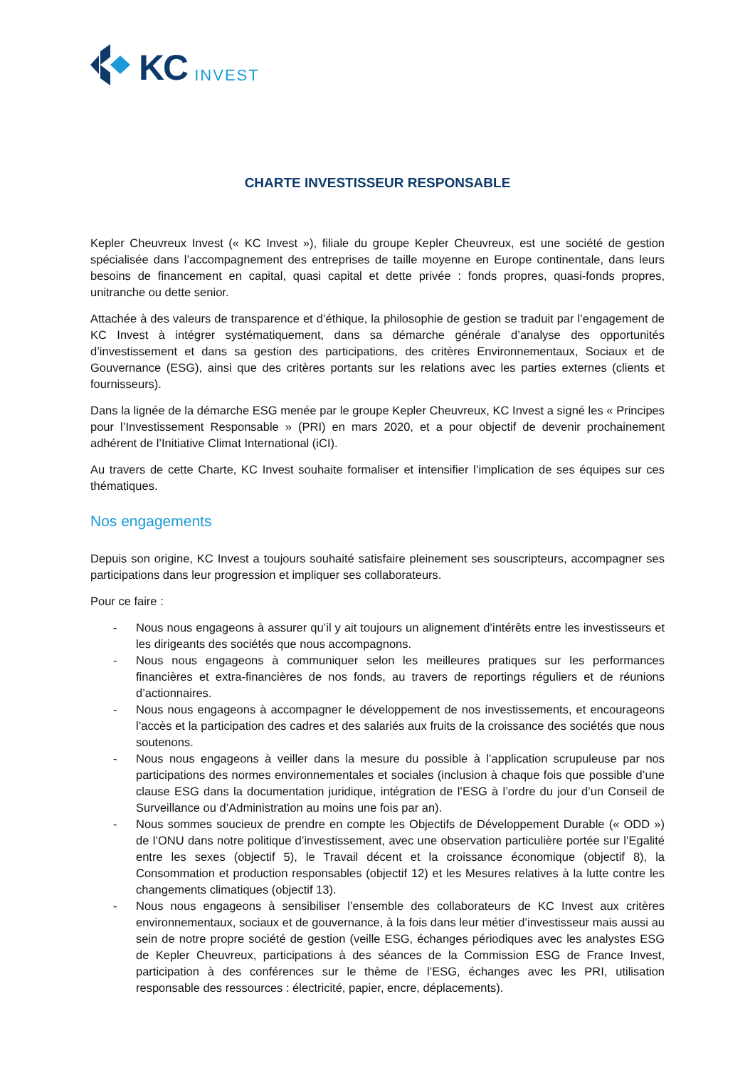KC INVEST
CHARTE INVESTISSEUR RESPONSABLE
Kepler Cheuvreux Invest (« KC Invest »), filiale du groupe Kepler Cheuvreux, est une société de gestion spécialisée dans l’accompagnement des entreprises de taille moyenne en Europe continentale, dans leurs besoins de financement en capital, quasi capital et dette privée : fonds propres, quasi-fonds propres, unitranche ou dette senior.
Attachée à des valeurs de transparence et d’éthique, la philosophie de gestion se traduit par l’engagement de KC Invest à intégrer systématiquement, dans sa démarche générale d’analyse des opportunités d’investissement et dans sa gestion des participations, des critères Environnementaux, Sociaux et de Gouvernance (ESG), ainsi que des critères portants sur les relations avec les parties externes (clients et fournisseurs).
Dans la lignée de la démarche ESG menée par le groupe Kepler Cheuvreux, KC Invest a signé les « Principes pour l’Investissement Responsable » (PRI) en mars 2020, et a pour objectif de devenir prochainement adhérent de l’Initiative Climat International (iCI).
Au travers de cette Charte, KC Invest souhaite formaliser et intensifier l’implication de ses équipes sur ces thématiques.
Nos engagements
Depuis son origine, KC Invest a toujours souhaité satisfaire pleinement ses souscripteurs, accompagner ses participations dans leur progression et impliquer ses collaborateurs.
Pour ce faire :
- Nous nous engageons à assurer qu’il y ait toujours un alignement d’intérêts entre les investisseurs et les dirigeants des sociétés que nous accompagnons.
- Nous nous engageons à communiquer selon les meilleures pratiques sur les performances financières et extra-financières de nos fonds, au travers de reportings réguliers et de réunions d’actionnaires.
- Nous nous engageons à accompagner le développement de nos investissements, et encourageons l’accès et la participation des cadres et des salariés aux fruits de la croissance des sociétés que nous soutenons.
- Nous nous engageons à veiller dans la mesure du possible à l’application scrupuleuse par nos participations des normes environnementales et sociales (inclusion à chaque fois que possible d’une clause ESG dans la documentation juridique, intégration de l’ESG à l’ordre du jour d’un Conseil de Surveillance ou d’Administration au moins une fois par an).
- Nous sommes soucieux de prendre en compte les Objectifs de Développement Durable (« ODD ») de l’ONU dans notre politique d’investissement, avec une observation particulière portée sur l’Egalité entre les sexes (objectif 5), le Travail décent et la croissance économique (objectif 8), la Consommation et production responsables (objectif 12) et les Mesures relatives à la lutte contre les changements climatiques (objectif 13).
- Nous nous engageons à sensibiliser l’ensemble des collaborateurs de KC Invest aux critères environnementaux, sociaux et de gouvernance, à la fois dans leur métier d’investisseur mais aussi au sein de notre propre société de gestion (veille ESG, échanges périodiques avec les analystes ESG de Kepler Cheuvreux, participations à des séances de la Commission ESG de France Invest, participation à des conférences sur le thème de l’ESG, échanges avec les PRI, utilisation responsable des ressources : électricité, papier, encre, déplacements).